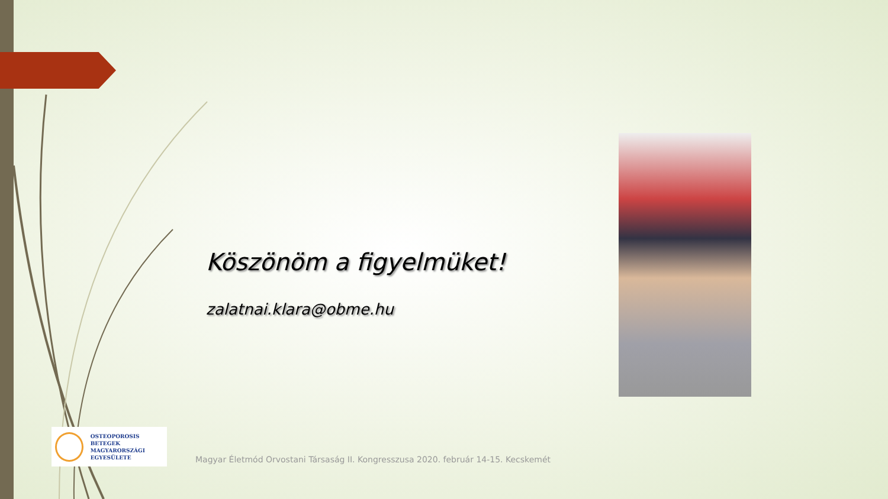Köszönöm a figyelmüket!
zalatnai.klara@obme.hu
OSTEOPOROSIS BETEGEK
MAGYARORSZÁGI
EGYESÜLETE
Magyar Életmód Orvostani Társaság II. Kongresszusa 2020. február 14-15. Kecskemét